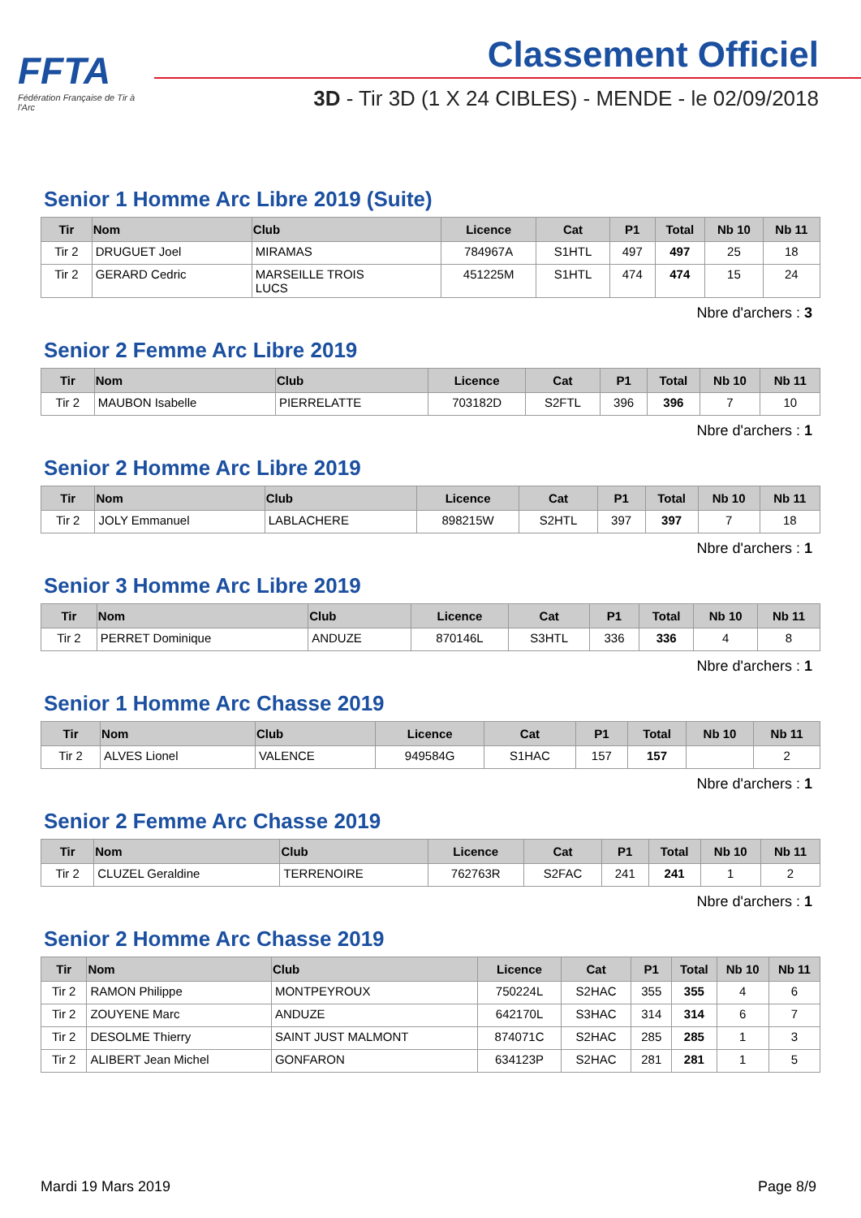FFTA
Fédération Française de Tir à l'Arc
Classement Officiel
3D - Tir 3D (1 X 24 CIBLES) - MENDE - le 02/09/2018
Senior 1 Homme Arc Libre 2019 (Suite)
| Tir | Nom | Club | Licence | Cat | P1 | Total | Nb 10 | Nb 11 |
| --- | --- | --- | --- | --- | --- | --- | --- | --- |
| Tir 2 | DRUGUET Joel | MIRAMAS | 784967A | S1HTL | 497 | 497 | 25 | 18 |
| Tir 2 | GERARD Cedric | MARSEILLE TROIS LUCS | 451225M | S1HTL | 474 | 474 | 15 | 24 |
Nbre d'archers : 3
Senior 2 Femme Arc Libre 2019
| Tir | Nom | Club | Licence | Cat | P1 | Total | Nb 10 | Nb 11 |
| --- | --- | --- | --- | --- | --- | --- | --- | --- |
| Tir 2 | MAUBON Isabelle | PIERRELATTE | 703182D | S2FTL | 396 | 396 | 7 | 10 |
Nbre d'archers : 1
Senior 2 Homme Arc Libre 2019
| Tir | Nom | Club | Licence | Cat | P1 | Total | Nb 10 | Nb 11 |
| --- | --- | --- | --- | --- | --- | --- | --- | --- |
| Tir 2 | JOLY Emmanuel | LABLACHERE | 898215W | S2HTL | 397 | 397 | 7 | 18 |
Nbre d'archers : 1
Senior 3 Homme Arc Libre 2019
| Tir | Nom | Club | Licence | Cat | P1 | Total | Nb 10 | Nb 11 |
| --- | --- | --- | --- | --- | --- | --- | --- | --- |
| Tir 2 | PERRET Dominique | ANDUZE | 870146L | S3HTL | 336 | 336 | 4 | 8 |
Nbre d'archers : 1
Senior 1 Homme Arc Chasse 2019
| Tir | Nom | Club | Licence | Cat | P1 | Total | Nb 10 | Nb 11 |
| --- | --- | --- | --- | --- | --- | --- | --- | --- |
| Tir 2 | ALVES Lionel | VALENCE | 949584G | S1HAC | 157 | 157 | | 2 |
Nbre d'archers : 1
Senior 2 Femme Arc Chasse 2019
| Tir | Nom | Club | Licence | Cat | P1 | Total | Nb 10 | Nb 11 |
| --- | --- | --- | --- | --- | --- | --- | --- | --- |
| Tir 2 | CLUZEL Geraldine | TERRENOIRE | 762763R | S2FAC | 241 | 241 | 1 | 2 |
Nbre d'archers : 1
Senior 2 Homme Arc Chasse 2019
| Tir | Nom | Club | Licence | Cat | P1 | Total | Nb 10 | Nb 11 |
| --- | --- | --- | --- | --- | --- | --- | --- | --- |
| Tir 2 | RAMON Philippe | MONTPEYROUX | 750224L | S2HAC | 355 | 355 | 4 | 6 |
| Tir 2 | ZOUYENE Marc | ANDUZE | 642170L | S3HAC | 314 | 314 | 6 | 7 |
| Tir 2 | DESOLME Thierry | SAINT JUST MALMONT | 874071C | S2HAC | 285 | 285 | 1 | 3 |
| Tir 2 | ALIBERT Jean Michel | GONFARON | 634123P | S2HAC | 281 | 281 | 1 | 5 |
Mardi 19 Mars 2019 Page 8/9